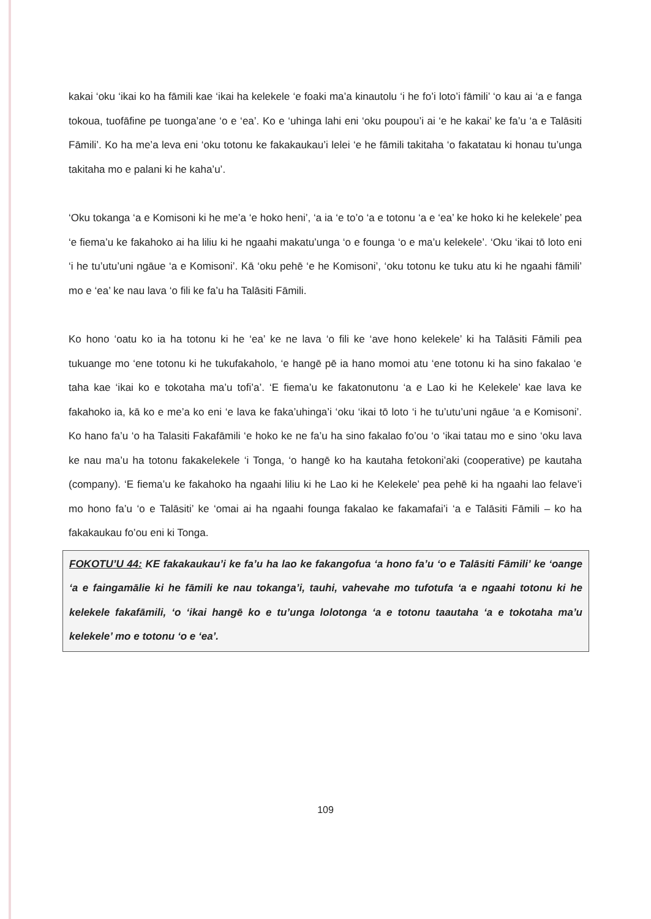kakai ‘oku ‘ikai ko ha fāmili kae ‘ikai ha kelekele ‘e foaki ma’a kinautolu ‘i he fo’i loto’i fāmili’ ‘o kau ai ‘a e fanga tokoua, tuofāfine pe tuonga’ane ‘o e ‘ea’. Ko e ‘uhinga lahi eni ‘oku poupou’i ai ‘e he kakai’ ke fa’u ‘a e Talāsiti Fāmili’. Ko ha me’a leva eni ‘oku totonu ke fakakaukau’i lelei ‘e he fāmili takitaha ‘o fakatatau ki honau tu’unga takitaha mo e palani ki he kaha’u’.
‘Oku tokanga ‘a e Komisoni ki he me’a ‘e hoko heni’, ‘a ia ‘e to’o ‘a e totonu ‘a e ‘ea’ ke hoko ki he kelekele’ pea ‘e fiema’u ke fakahoko ai ha liliu ki he ngaahi makatu’unga ‘o e founga ‘o e ma’u kelekele’. ‘Oku ‘ikai tō loto eni ‘i he tu’utu’uni ngāue ‘a e Komisoni’. Kā ‘oku pehē ‘e he Komisoni’, ‘oku totonu ke tuku atu ki he ngaahi fāmili’ mo e ‘ea’ ke nau lava ‘o fili ke fa’u ha Talāsiti Fāmili.
Ko hono ‘oatu ko ia ha totonu ki he ‘ea’ ke ne lava ‘o fili ke ‘ave hono kelekele’ ki ha Talāsiti Fāmili pea tukuange mo ‘ene totonu ki he tukufakaholo, ‘e hangē pē ia hano momoi atu ‘ene totonu ki ha sino fakalao ‘e taha kae ‘ikai ko e tokotaha ma’u tofi’a’. ‘E fiema’u ke fakatonutonu ‘a e Lao ki he Kelekele’ kae lava ke fakahoko ia, kā ko e me’a ko eni ‘e lava ke faka’uhinga’i ‘oku ‘ikai tō loto ‘i he tu’utu’uni ngāue ‘a e Komisoni’. Ko hano fa’u ‘o ha Talasiti Fakafāmili ‘e hoko ke ne fa’u ha sino fakalao fo’ou ‘o ‘ikai tatau mo e sino ‘oku lava ke nau ma’u ha totonu fakakelekele ‘i Tonga, ‘o hangē ko ha kautaha fetokoni’aki (cooperative) pe kautaha (company). ‘E fiema’u ke fakahoko ha ngaahi liliu ki he Lao ki he Kelekele’ pea pehē ki ha ngaahi lao felave’i mo hono fa’u ‘o e Talāsiti’ ke ‘omai ai ha ngaahi founga fakalao ke fakamafai’i ‘a e Talāsiti Fāmili – ko ha fakakaukau fo’ou eni ki Tonga.
FOKOTU’U 44: KE fakakaukau’i ke fa’u ha lao ke fakangofua ‘a hono fa’u ‘o e Talāsiti Fāmili’ ke ‘oange ‘a e faingamālie ki he fāmili ke nau tokanga’i, tauhi, vahevahe mo tufotufa ‘a e ngaahi totonu ki he kelekele fakafāmili, ‘o ‘ikai hangē ko e tu’unga lolotonga ‘a e totonu taautaha ‘a e tokotaha ma’u kelekele’ mo e totonu ‘o e ‘ea’.
109